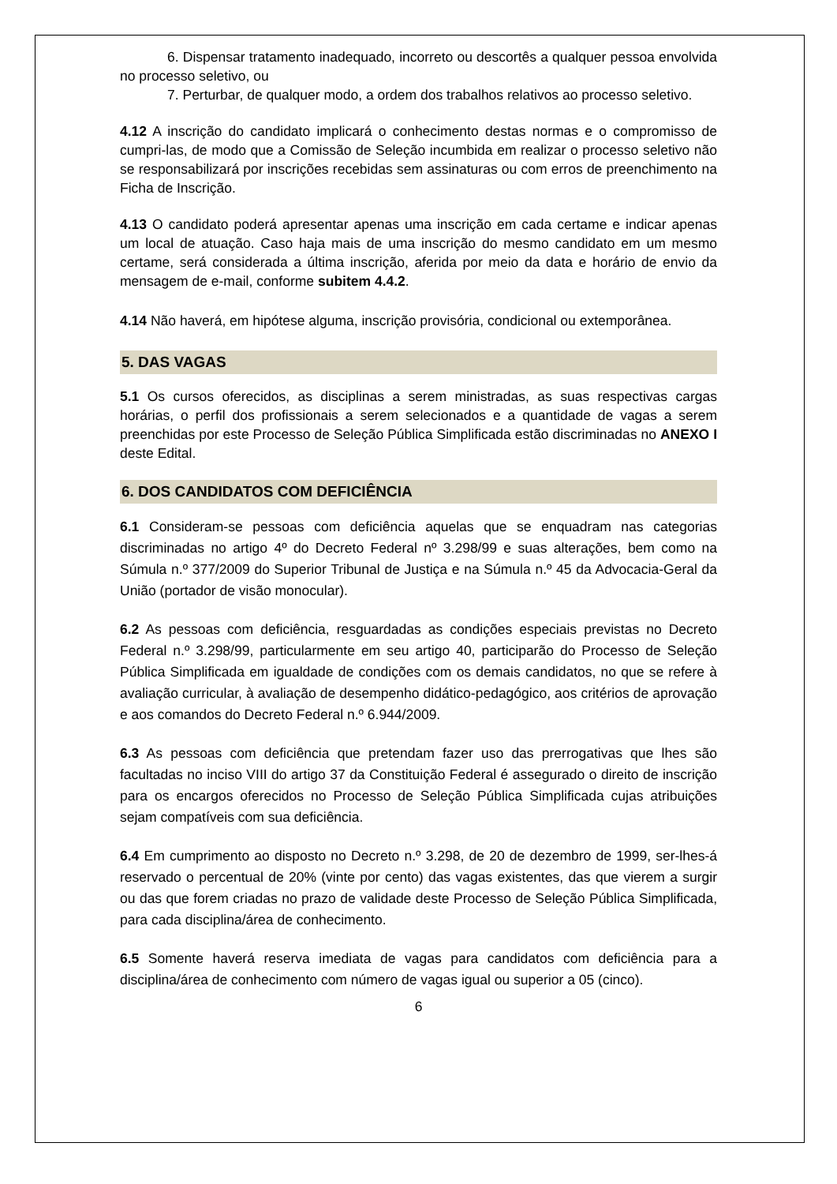6. Dispensar tratamento inadequado, incorreto ou descortês a qualquer pessoa envolvida no processo seletivo, ou
7. Perturbar, de qualquer modo, a ordem dos trabalhos relativos ao processo seletivo.
4.12 A inscrição do candidato implicará o conhecimento destas normas e o compromisso de cumpri-las, de modo que a Comissão de Seleção incumbida em realizar o processo seletivo não se responsabilizará por inscrições recebidas sem assinaturas ou com erros de preenchimento na Ficha de Inscrição.
4.13 O candidato poderá apresentar apenas uma inscrição em cada certame e indicar apenas um local de atuação. Caso haja mais de uma inscrição do mesmo candidato em um mesmo certame, será considerada a última inscrição, aferida por meio da data e horário de envio da mensagem de e-mail, conforme subitem 4.4.2.
4.14 Não haverá, em hipótese alguma, inscrição provisória, condicional ou extemporânea.
5. DAS VAGAS
5.1 Os cursos oferecidos, as disciplinas a serem ministradas, as suas respectivas cargas horárias, o perfil dos profissionais a serem selecionados e a quantidade de vagas a serem preenchidas por este Processo de Seleção Pública Simplificada estão discriminadas no ANEXO I deste Edital.
6. DOS CANDIDATOS COM DEFICIÊNCIA
6.1 Consideram-se pessoas com deficiência aquelas que se enquadram nas categorias discriminadas no artigo 4º do Decreto Federal nº 3.298/99 e suas alterações, bem como na Súmula n.º 377/2009 do Superior Tribunal de Justiça e na Súmula n.º 45 da Advocacia-Geral da União (portador de visão monocular).
6.2 As pessoas com deficiência, resguardadas as condições especiais previstas no Decreto Federal n.º 3.298/99, particularmente em seu artigo 40, participarão do Processo de Seleção Pública Simplificada em igualdade de condições com os demais candidatos, no que se refere à avaliação curricular, à avaliação de desempenho didático-pedagógico, aos critérios de aprovação e aos comandos do Decreto Federal n.º 6.944/2009.
6.3 As pessoas com deficiência que pretendam fazer uso das prerrogativas que lhes são facultadas no inciso VIII do artigo 37 da Constituição Federal é assegurado o direito de inscrição para os encargos oferecidos no Processo de Seleção Pública Simplificada cujas atribuições sejam compatíveis com sua deficiência.
6.4 Em cumprimento ao disposto no Decreto n.º 3.298, de 20 de dezembro de 1999, ser-lhes-á reservado o percentual de 20% (vinte por cento) das vagas existentes, das que vierem a surgir ou das que forem criadas no prazo de validade deste Processo de Seleção Pública Simplificada, para cada disciplina/área de conhecimento.
6.5 Somente haverá reserva imediata de vagas para candidatos com deficiência para a disciplina/área de conhecimento com número de vagas igual ou superior a 05 (cinco).
6